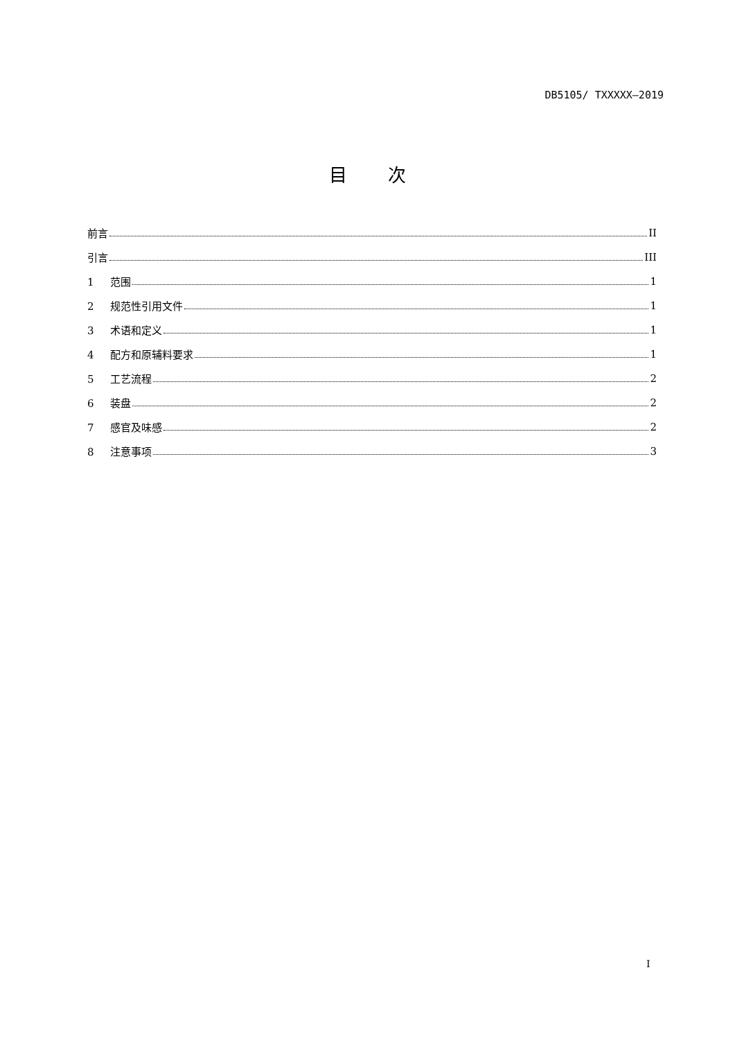DB5105/ TXXXXX—2019
目 次
前言 II
引言 III
1 范围 1
2 规范性引用文件 1
3 术语和定义 1
4 配方和原辅料要求 1
5 工艺流程 2
6 装盘 2
7 感官及味感 2
8 注意事项 3
I